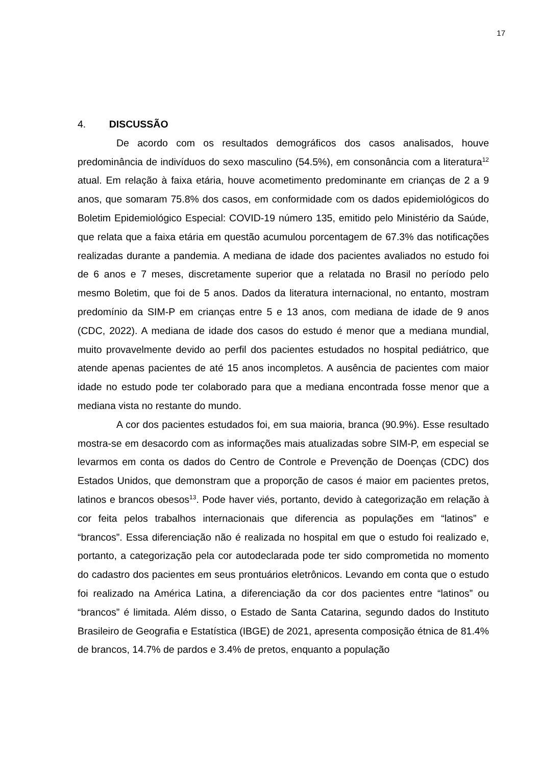17
4. DISCUSSÃO
De acordo com os resultados demográficos dos casos analisados, houve predominância de indivíduos do sexo masculino (54.5%), em consonância com a literatura<sup>12</sup> atual. Em relação à faixa etária, houve acometimento predominante em crianças de 2 a 9 anos, que somaram 75.8% dos casos, em conformidade com os dados epidemiológicos do Boletim Epidemiológico Especial: COVID-19 número 135, emitido pelo Ministério da Saúde, que relata que a faixa etária em questão acumulou porcentagem de 67.3% das notificações realizadas durante a pandemia. A mediana de idade dos pacientes avaliados no estudo foi de 6 anos e 7 meses, discretamente superior que a relatada no Brasil no período pelo mesmo Boletim, que foi de 5 anos. Dados da literatura internacional, no entanto, mostram predomínio da SIM-P em crianças entre 5 e 13 anos, com mediana de idade de 9 anos (CDC, 2022). A mediana de idade dos casos do estudo é menor que a mediana mundial, muito provavelmente devido ao perfil dos pacientes estudados no hospital pediátrico, que atende apenas pacientes de até 15 anos incompletos. A ausência de pacientes com maior idade no estudo pode ter colaborado para que a mediana encontrada fosse menor que a mediana vista no restante do mundo.
A cor dos pacientes estudados foi, em sua maioria, branca (90.9%). Esse resultado mostra-se em desacordo com as informações mais atualizadas sobre SIM-P, em especial se levarmos em conta os dados do Centro de Controle e Prevenção de Doenças (CDC) dos Estados Unidos, que demonstram que a proporção de casos é maior em pacientes pretos, latinos e brancos obesos<sup>13</sup>. Pode haver viés, portanto, devido à categorização em relação à cor feita pelos trabalhos internacionais que diferencia as populações em “latinos” e “brancos”. Essa diferenciação não é realizada no hospital em que o estudo foi realizado e, portanto, a categorização pela cor autodeclarada pode ter sido comprometida no momento do cadastro dos pacientes em seus prontuários eletrônicos. Levando em conta que o estudo foi realizado na América Latina, a diferenciação da cor dos pacientes entre “latinos” ou “brancos” é limitada. Além disso, o Estado de Santa Catarina, segundo dados do Instituto Brasileiro de Geografia e Estatística (IBGE) de 2021, apresenta composição étnica de 81.4% de brancos, 14.7% de pardos e 3.4% de pretos, enquanto a população